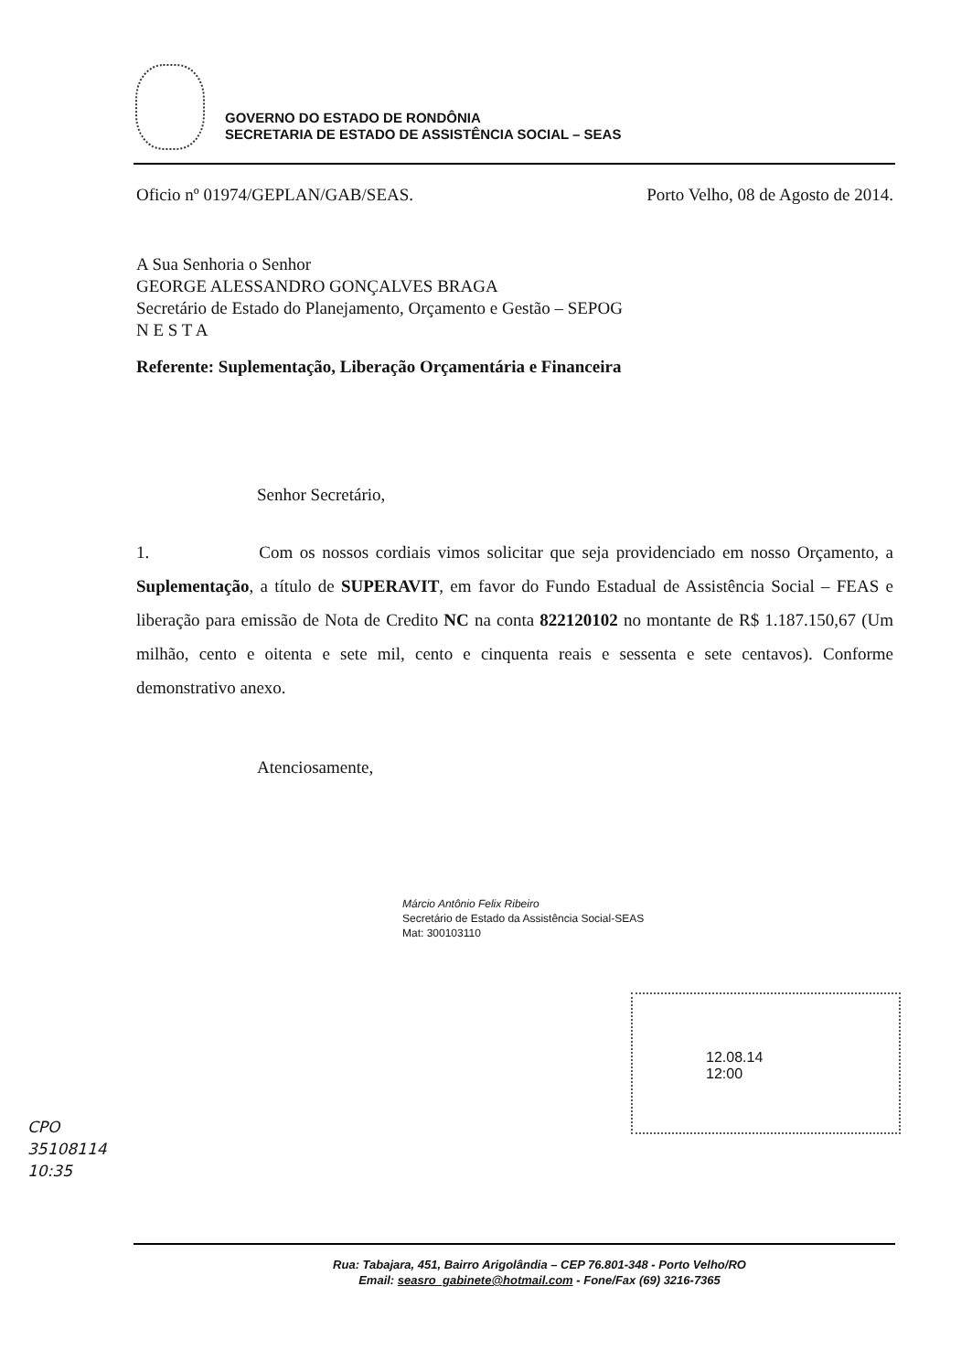GOVERNO DO ESTADO DE RONDÔNIA
SECRETARIA DE ESTADO DE ASSISTÊNCIA SOCIAL – SEAS
Oficio nº 01974/GEPLAN/GAB/SEAS. Porto Velho, 08 de Agosto de 2014.
A Sua Senhoria o Senhor
GEORGE ALESSANDRO GONÇALVES BRAGA
Secretário de Estado do Planejamento, Orçamento e Gestão – SEPOG
N E S T A
Referente: Suplementação, Liberação Orçamentária e Financeira
Senhor Secretário,
1. Com os nossos cordiais vimos solicitar que seja providenciado em nosso Orçamento, a Suplementação, a título de SUPERAVIT, em favor do Fundo Estadual de Assistência Social – FEAS e liberação para emissão de Nota de Credito NC na conta 822120102 no montante de R$ 1.187.150,67 (Um milhão, cento e oitenta e sete mil, cento e cinquenta reais e sessenta e sete centavos). Conforme demonstrativo anexo.
Atenciosamente,
Márcio Antônio Felix Ribeiro
Secretário de Estado da Assistência Social-SEAS
Mat: 300103110
12.08.14
12:00
CPO
35108114
10:35
Rua: Tabajara, 451, Bairro Arigolândia – CEP 76.801-348 - Porto Velho/RO
Email: seasro_gabinete@hotmail.com - Fone/Fax (69) 3216-7365